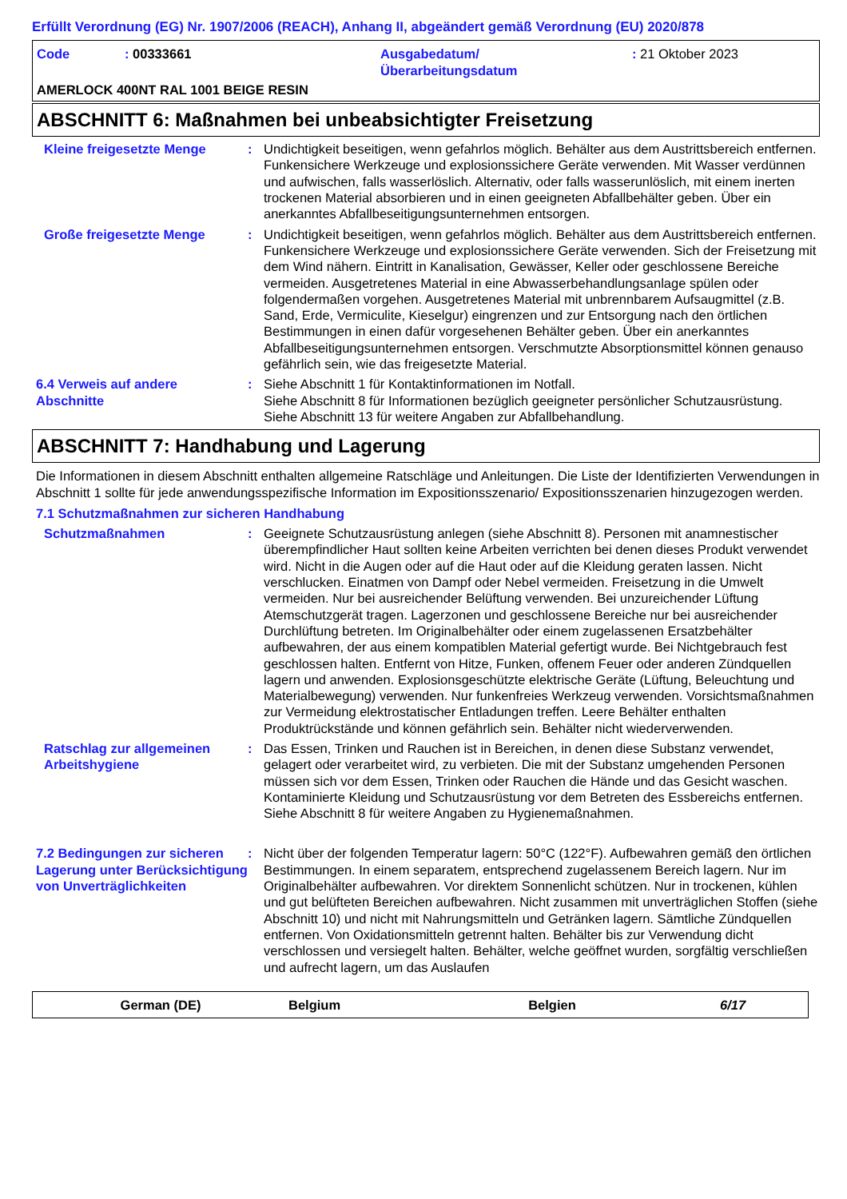Erfüllt Verordnung (EG) Nr. 1907/2006 (REACH), Anhang II, abgeändert gemäß Verordnung (EU) 2020/878
Code : 00333661 Ausgabedatum/
Überarbeitungsdatum
: 21 Oktober 2023
AMERLOCK 400NT RAL 1001 BEIGE RESIN
ABSCHNITT 6: Maßnahmen bei unbeabsichtigter Freisetzung
Kleine freigesetzte Menge : Undichtigkeit beseitigen, wenn gefahrlos möglich. Behälter aus dem Austrittsbereich entfernen. Funkensichere Werkzeuge und explosionssichere Geräte verwenden. Mit Wasser verdünnen und aufwischen, falls wasserlöslich. Alternativ, oder falls wasserunlöslich, mit einem inerten trockenen Material absorbieren und in einen geeigneten Abfallbehälter geben. Über ein anerkanntes Abfallbeseitigungsunternehmen entsorgen.
Große freigesetzte Menge : Undichtigkeit beseitigen, wenn gefahrlos möglich. Behälter aus dem Austrittsbereich entfernen. Funkensichere Werkzeuge und explosionssichere Geräte verwenden. Sich der Freisetzung mit dem Wind nähern. Eintritt in Kanalisation, Gewässer, Keller oder geschlossene Bereiche vermeiden. Ausgetretenes Material in eine Abwasserbehandlungsanlage spülen oder folgendermaßen vorgehen. Ausgetretenes Material mit unbrennbarem Aufsaugmittel (z.B. Sand, Erde, Vermiculite, Kieselgur) eingrenzen und zur Entsorgung nach den örtlichen Bestimmungen in einen dafür vorgesehenen Behälter geben. Über ein anerkanntes Abfallbeseitigungsunternehmen entsorgen. Verschmutzte Absorptionsmittel können genauso gefährlich sein, wie das freigesetzte Material.
6.4 Verweis auf andere Abschnitte
: Siehe Abschnitt 1 für Kontaktinformationen im Notfall.
Siehe Abschnitt 8 für Informationen bezüglich geeigneter persönlicher Schutzausrüstung.
Siehe Abschnitt 13 für weitere Angaben zur Abfallbehandlung.
ABSCHNITT 7: Handhabung und Lagerung
Die Informationen in diesem Abschnitt enthalten allgemeine Ratschläge und Anleitungen. Die Liste der Identifizierten Verwendungen in Abschnitt 1 sollte für jede anwendungsspezifische Information im Expositionsszenario/ Expositionsszenarien hinzugezogen werden.
7.1 Schutzmaßnahmen zur sicheren Handhabung
Schutzmaßnahmen : Geeignete Schutzausrüstung anlegen (siehe Abschnitt 8). Personen mit anamnestischer überempfindlicher Haut sollten keine Arbeiten verrichten bei denen dieses Produkt verwendet wird. Nicht in die Augen oder auf die Haut oder auf die Kleidung geraten lassen. Nicht verschlucken. Einatmen von Dampf oder Nebel vermeiden. Freisetzung in die Umwelt vermeiden. Nur bei ausreichender Belüftung verwenden. Bei unzureichender Lüftung Atemschutzgerät tragen. Lagerzonen und geschlossene Bereiche nur bei ausreichender Durchlüftung betreten. Im Originalbehälter oder einem zugelassenen Ersatzbehälter aufbewahren, der aus einem kompatiblen Material gefertigt wurde. Bei Nichtgebrauch fest geschlossen halten. Entfernt von Hitze, Funken, offenem Feuer oder anderen Zündquellen lagern und anwenden. Explosionsgeschützte elektrische Geräte (Lüftung, Beleuchtung und Materialbewegung) verwenden. Nur funkenfreies Werkzeug verwenden. Vorsichtsmaßnahmen zur Vermeidung elektrostatischer Entladungen treffen. Leere Behälter enthalten Produktrückstände und können gefährlich sein. Behälter nicht wiederverwenden.
Ratschlag zur allgemeinen Arbeitshygiene
: Das Essen, Trinken und Rauchen ist in Bereichen, in denen diese Substanz verwendet, gelagert oder verarbeitet wird, zu verbieten. Die mit der Substanz umgehenden Personen müssen sich vor dem Essen, Trinken oder Rauchen die Hände und das Gesicht waschen. Kontaminierte Kleidung und Schutzausrüstung vor dem Betreten des Essbereichs entfernen. Siehe Abschnitt 8 für weitere Angaben zu Hygienemaßnahmen.
7.2 Bedingungen zur sicheren Lagerung unter Berücksichtigung von Unverträglichkeiten
: Nicht über der folgenden Temperatur lagern: 50°C (122°F). Aufbewahren gemäß den örtlichen Bestimmungen. In einem separatem, entsprechend zugelassenem Bereich lagern. Nur im Originalbehälter aufbewahren. Vor direktem Sonnenlicht schützen. Nur in trockenen, kühlen und gut belüfteten Bereichen aufbewahren. Nicht zusammen mit unverträglichen Stoffen (siehe Abschnitt 10) und nicht mit Nahrungsmitteln und Getränken lagern. Sämtliche Zündquellen entfernen. Von Oxidationsmitteln getrennt halten. Behälter bis zur Verwendung dicht verschlossen und versiegelt halten. Behälter, welche geöffnet wurden, sorgfältig verschließen und aufrecht lagern, um das Auslaufen
German (DE) Belgium Belgien 6/17